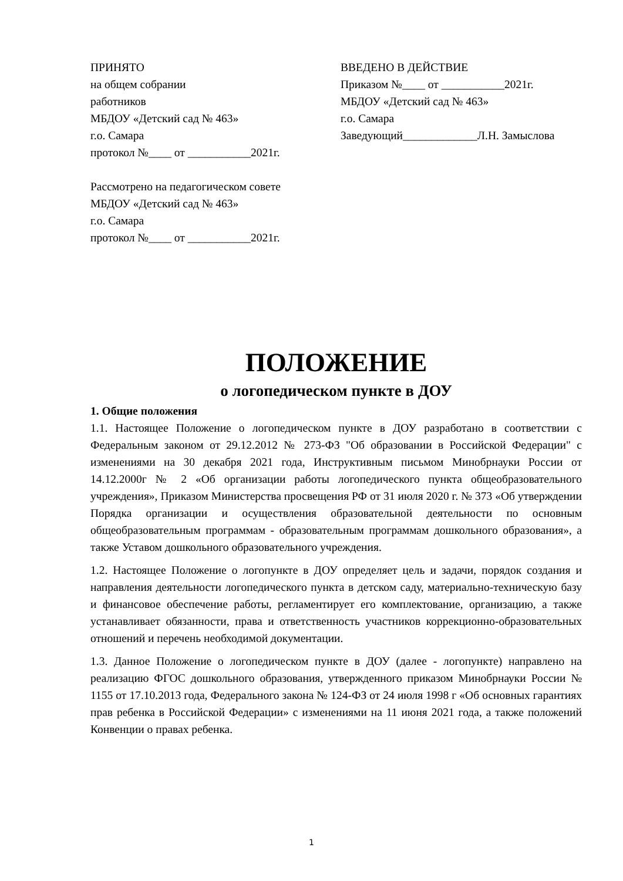ПРИНЯТО
на общем собрании
работников
МБДОУ «Детский сад № 463»
г.о. Самара
протокол №____ от ___________2021г.
Рассмотрено на педагогическом совете
МБДОУ «Детский сад № 463»
г.о. Самара
протокол №____ от ___________2021г.
ВВЕДЕНО В ДЕЙСТВИЕ
Приказом №____ от ___________2021г.
МБДОУ «Детский сад № 463»
г.о. Самара
Заведующий_____________Л.Н. Замыслова
ПОЛОЖЕНИЕ
о логопедическом пункте в ДОУ
1. Общие положения
1.1. Настоящее Положение о логопедическом пункте в ДОУ разработано в соответствии с Федеральным законом от 29.12.2012 № 273-ФЗ "Об образовании в Российской Федерации" с изменениями на 30 декабря 2021 года, Инструктивным письмом Минобрнауки России от 14.12.2000г № 2 «Об организации работы логопедического пункта общеобразовательного учреждения», Приказом Министерства просвещения РФ от 31 июля 2020 г. № 373 «Об утверждении Порядка организации и осуществления образовательной деятельности по основным общеобразовательным программам - образовательным программам дошкольного образования», а также Уставом дошкольного образовательного учреждения.
1.2. Настоящее Положение о логопункте в ДОУ определяет цель и задачи, порядок создания и направления деятельности логопедического пункта в детском саду, материально-техническую базу и финансовое обеспечение работы, регламентирует его комплектование, организацию, а также устанавливает обязанности, права и ответственность участников коррекционно-образовательных отношений и перечень необходимой документации.
1.3. Данное Положение о логопедическом пункте в ДОУ (далее - логопункте) направлено на реализацию ФГОС дошкольного образования, утвержденного приказом Минобрнауки России № 1155 от 17.10.2013 года, Федерального закона № 124-ФЗ от 24 июля 1998 г «Об основных гарантиях прав ребенка в Российской Федерации» с изменениями на 11 июня 2021 года, а также положений Конвенции о правах ребенка.
1